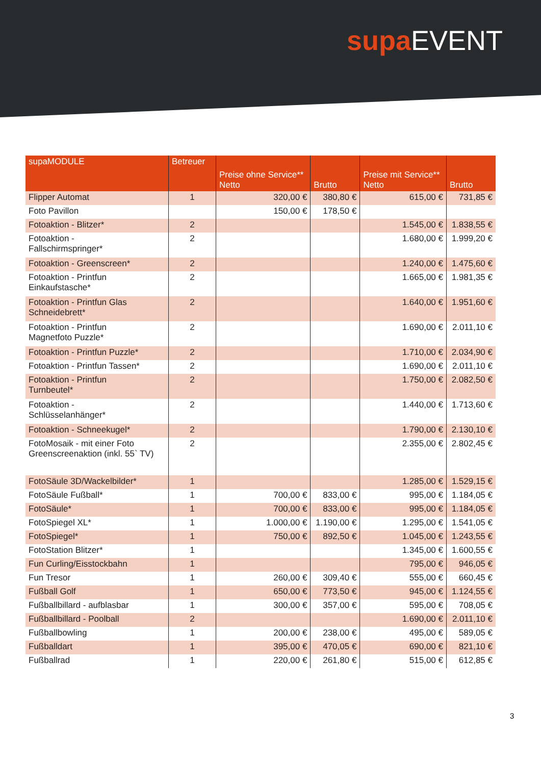supa EVENT
| supaMODULE | Betreuer | Preise ohne Service** Netto | Brutto | Preise mit Service** Netto | Brutto |
| --- | --- | --- | --- | --- | --- |
| Flipper Automat | 1 | 320,00 € | 380,80 € | 615,00 € | 731,85 € |
| Foto Pavillon | | 150,00 € | 178,50 € | | |
| Fotoaktion - Blitzer* | 2 | | | 1.545,00 € | 1.838,55 € |
| Fotoaktion - Fallschirmspringer* | 2 | | | 1.680,00 € | 1.999,20 € |
| Fotoaktion - Greenscreen* | 2 | | | 1.240,00 € | 1.475,60 € |
| Fotoaktion - Printfun Einkaufstasche* | 2 | | | 1.665,00 € | 1.981,35 € |
| Fotoaktion - Printfun Glas Schneidebrett* | 2 | | | 1.640,00 € | 1.951,60 € |
| Fotoaktion - Printfun Magnetfoto Puzzle* | 2 | | | 1.690,00 € | 2.011,10 € |
| Fotoaktion - Printfun Puzzle* | 2 | | | 1.710,00 € | 2.034,90 € |
| Fotoaktion - Printfun Tassen* | 2 | | | 1.690,00 € | 2.011,10 € |
| Fotoaktion - Printfun Turnbeutel* | 2 | | | 1.750,00 € | 2.082,50 € |
| Fotoaktion - Schlüsselanhänger* | 2 | | | 1.440,00 € | 1.713,60 € |
| Fotoaktion - Schneekugel* | 2 | | | 1.790,00 € | 2.130,10 € |
| FotoMosaik - mit einer Foto Greenscreenaktion (inkl. 55` TV) | 2 | | | 2.355,00 € | 2.802,45 € |
| FotoSäule 3D/Wackelbilder* | 1 | | | 1.285,00 € | 1.529,15 € |
| FotoSäule Fußball* | 1 | 700,00 € | 833,00 € | 995,00 € | 1.184,05 € |
| FotoSäule* | 1 | 700,00 € | 833,00 € | 995,00 € | 1.184,05 € |
| FotoSpiegel XL* | 1 | 1.000,00 € | 1.190,00 € | 1.295,00 € | 1.541,05 € |
| FotoSpiegel* | 1 | 750,00 € | 892,50 € | 1.045,00 € | 1.243,55 € |
| FotoStation Blitzer* | 1 | | | 1.345,00 € | 1.600,55 € |
| Fun Curling/Eisstockbahn | 1 | | | 795,00 € | 946,05 € |
| Fun Tresor | 1 | 260,00 € | 309,40 € | 555,00 € | 660,45 € |
| Fußball Golf | 1 | 650,00 € | 773,50 € | 945,00 € | 1.124,55 € |
| Fußballbillard - aufblasbar | 1 | 300,00 € | 357,00 € | 595,00 € | 708,05 € |
| Fußballbillard - Poolball | 2 | | | 1.690,00 € | 2.011,10 € |
| Fußballbowling | 1 | 200,00 € | 238,00 € | 495,00 € | 589,05 € |
| Fußballdart | 1 | 395,00 € | 470,05 € | 690,00 € | 821,10 € |
| Fußballrad | 1 | 220,00 € | 261,80 € | 515,00 € | 612,85 € |
3